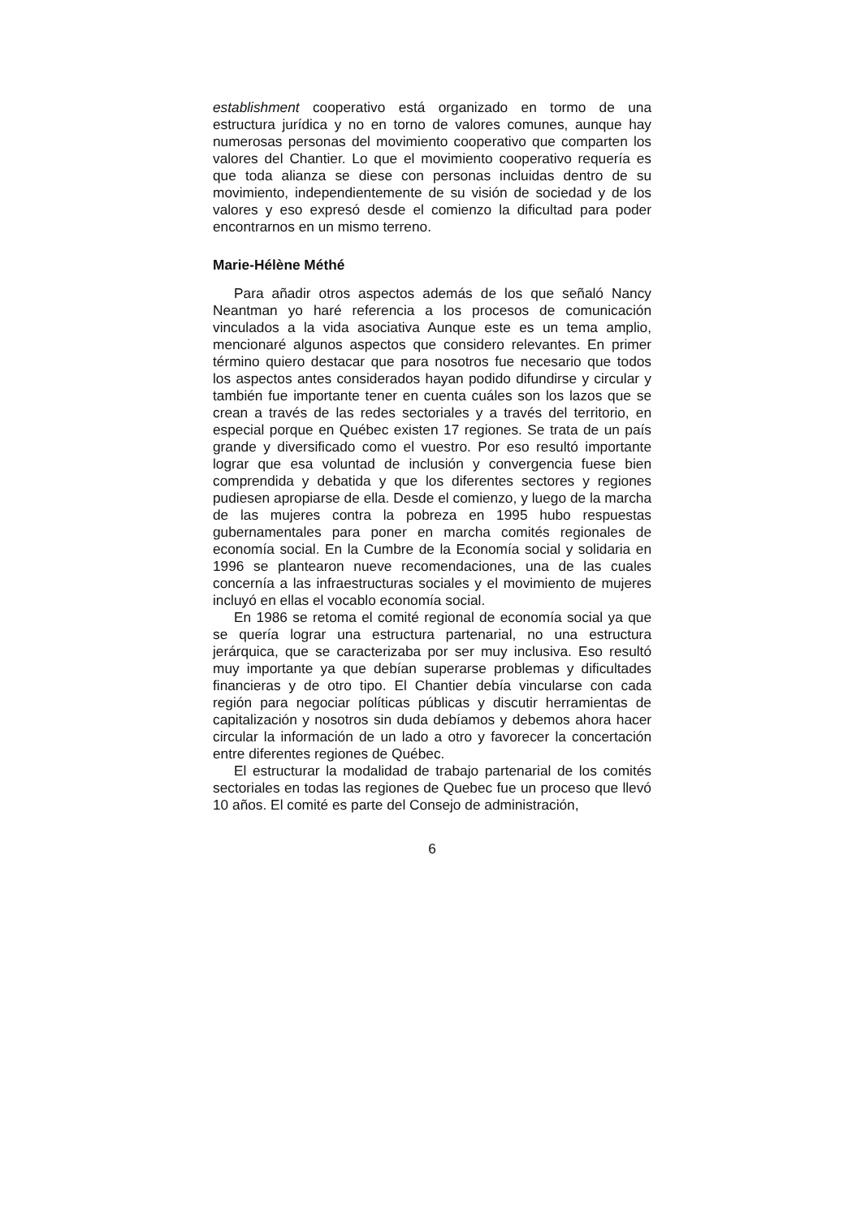establishment cooperativo está organizado en tormo de una estructura jurídica y no en torno de valores comunes, aunque hay numerosas personas del movimiento cooperativo que comparten los valores del Chantier. Lo que el movimiento cooperativo requería es que toda alianza se diese con personas incluidas dentro de su movimiento, independientemente de su visión de sociedad y de los valores y eso expresó desde el comienzo la dificultad para poder encontrarnos en un mismo terreno.
Marie-Hélène Méthé
Para añadir otros aspectos además de los que señaló Nancy Neantman yo haré referencia a los procesos de comunicación vinculados a la vida asociativa Aunque este es un tema amplio, mencionaré algunos aspectos que considero relevantes. En primer término quiero destacar que para nosotros fue necesario que todos los aspectos antes considerados hayan podido difundirse y circular y también fue importante tener en cuenta cuáles son los lazos que se crean a través de las redes sectoriales y a través del territorio, en especial porque en Québec existen 17 regiones. Se trata de un país grande y diversificado como el vuestro. Por eso resultó importante lograr que esa voluntad de inclusión y convergencia fuese bien comprendida y debatida y que los diferentes sectores y regiones pudiesen apropiarse de ella. Desde el comienzo, y luego de la marcha de las mujeres contra la pobreza en 1995 hubo respuestas gubernamentales para poner en marcha comités regionales de economía social. En la Cumbre de la Economía social y solidaria en 1996 se plantearon nueve recomendaciones, una de las cuales concernía a las infraestructuras sociales y el movimiento de mujeres incluyó en ellas el vocablo economía social.
En 1986 se retoma el comité regional de economía social ya que se quería lograr una estructura partenarial, no una estructura jerárquica, que se caracterizaba por ser muy inclusiva. Eso resultó muy importante ya que debían superarse problemas y dificultades financieras y de otro tipo. El Chantier debía vincularse con cada región para negociar políticas públicas y discutir herramientas de capitalización y nosotros sin duda debíamos y debemos ahora hacer circular la información de un lado a otro y favorecer la concertación entre diferentes regiones de Québec.
El estructurar la modalidad de trabajo partenarial de los comités sectoriales en todas las regiones de Quebec fue un proceso que llevó 10 años. El comité es parte del Consejo de administración,
6